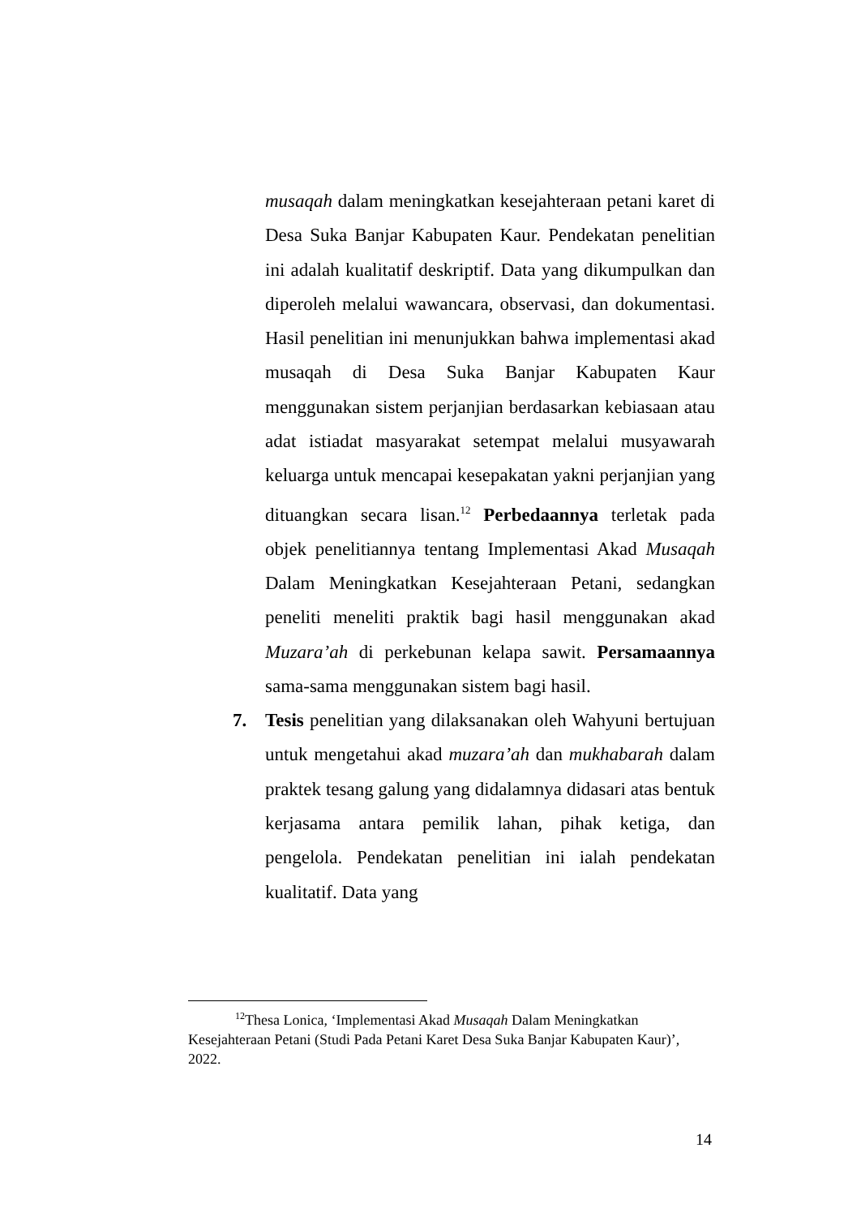musaqah dalam meningkatkan kesejahteraan petani karet di Desa Suka Banjar Kabupaten Kaur. Pendekatan penelitian ini adalah kualitatif deskriptif. Data yang dikumpulkan dan diperoleh melalui wawancara, observasi, dan dokumentasi. Hasil penelitian ini menunjukkan bahwa implementasi akad musaqah di Desa Suka Banjar Kabupaten Kaur menggunakan sistem perjanjian berdasarkan kebiasaan atau adat istiadat masyarakat setempat melalui musyawarah keluarga untuk mencapai kesepakatan yakni perjanjian yang dituangkan secara lisan.<sup>12</sup> Perbedaannya terletak pada objek penelitiannya tentang Implementasi Akad Musaqah Dalam Meningkatkan Kesejahteraan Petani, sedangkan peneliti meneliti praktik bagi hasil menggunakan akad Muzara’ah di perkebunan kelapa sawit. Persamaannya sama-sama menggunakan sistem bagi hasil.
7. Tesis penelitian yang dilaksanakan oleh Wahyuni bertujuan untuk mengetahui akad muzara’ah dan mukhabarah dalam praktek tesang galung yang didalamnya didasari atas bentuk kerjasama antara pemilik lahan, pihak ketiga, dan pengelola. Pendekatan penelitian ini ialah pendekatan kualitatif. Data yang
<sup>12</sup> Thesa Lonica, ‘Implementasi Akad Musaqah Dalam Meningkatkan Kesejahteraan Petani (Studi Pada Petani Karet Desa Suka Banjar Kabupaten Kaur)’, 2022.
14